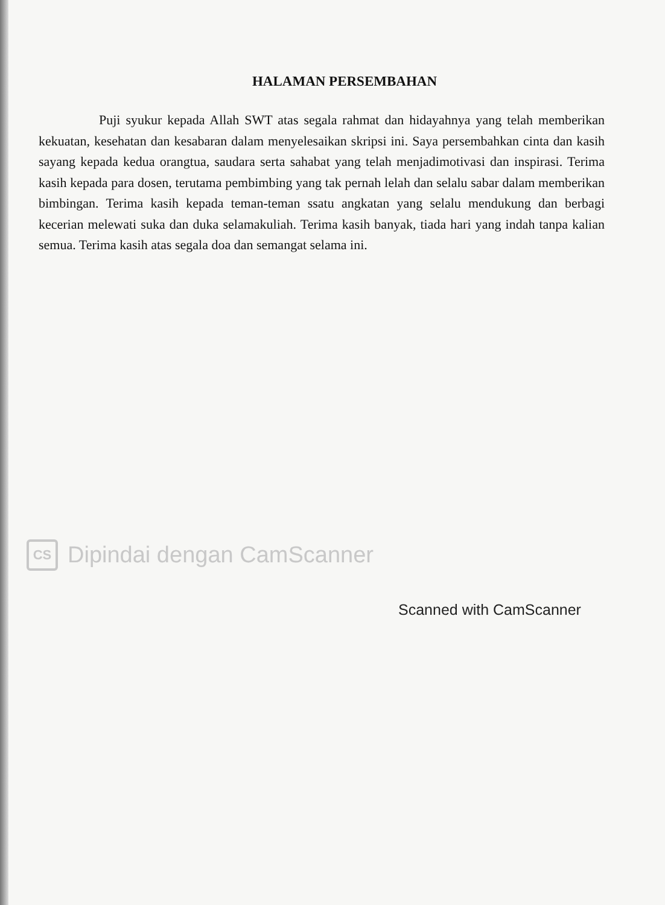HALAMAN PERSEMBAHAN
Puji syukur kepada Allah SWT atas segala rahmat dan hidayahnya yang telah memberikan kekuatan, kesehatan dan kesabaran dalam menyelesaikan skripsi ini. Saya persembahkan cinta dan kasih sayang kepada kedua orangtua, saudara serta sahabat yang telah menjadimotivasi dan inspirasi. Terima kasih kepada para dosen, terutama pembimbing yang tak pernah lelah dan selalu sabar dalam memberikan bimbingan. Terima kasih kepada teman-teman ssatu angkatan yang selalu mendukung dan berbagi kecerian melewati suka dan duka selamakuliah. Terima kasih banyak, tiada hari yang indah tanpa kalian semua. Terima kasih atas segala doa dan semangat selama ini.
CS
Dipindai dengan CamScanner
Scanned with CamScanner